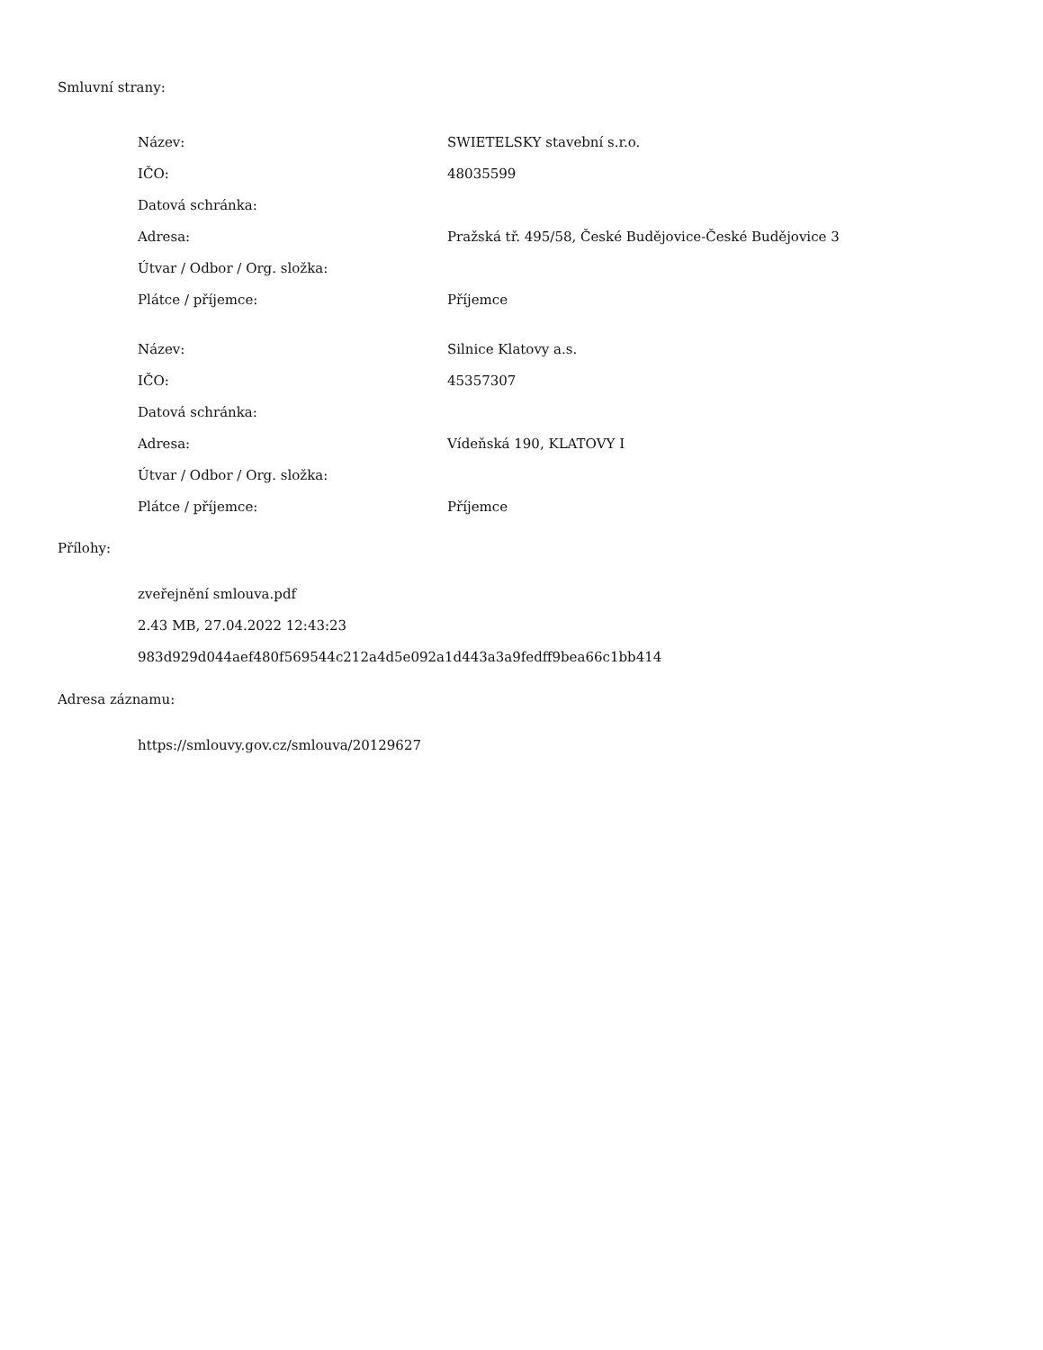Smluvní strany:
| Název: | SWIETELSKY stavební s.r.o. |
| IČO: | 48035599 |
| Datová schránka: | |
| Adresa: | Pražská tř. 495/58, České Budějovice-České Budějovice 3 |
| Útvar / Odbor / Org. složka: | |
| Plátce / příjemce: | Příjemce |
| Název: | Silnice Klatovy a.s. |
| IČO: | 45357307 |
| Datová schránka: | |
| Adresa: | Vídeňská 190, KLATOVY I |
| Útvar / Odbor / Org. složka: | |
| Plátce / příjemce: | Příjemce |
Přílohy:
zveřejnění smlouva.pdf
2.43 MB, 27.04.2022 12:43:23
983d929d044aef480f569544c212a4d5e092a1d443a3a9fedff9bea66c1bb414
Adresa záznamu:
https://smlouvy.gov.cz/smlouva/20129627